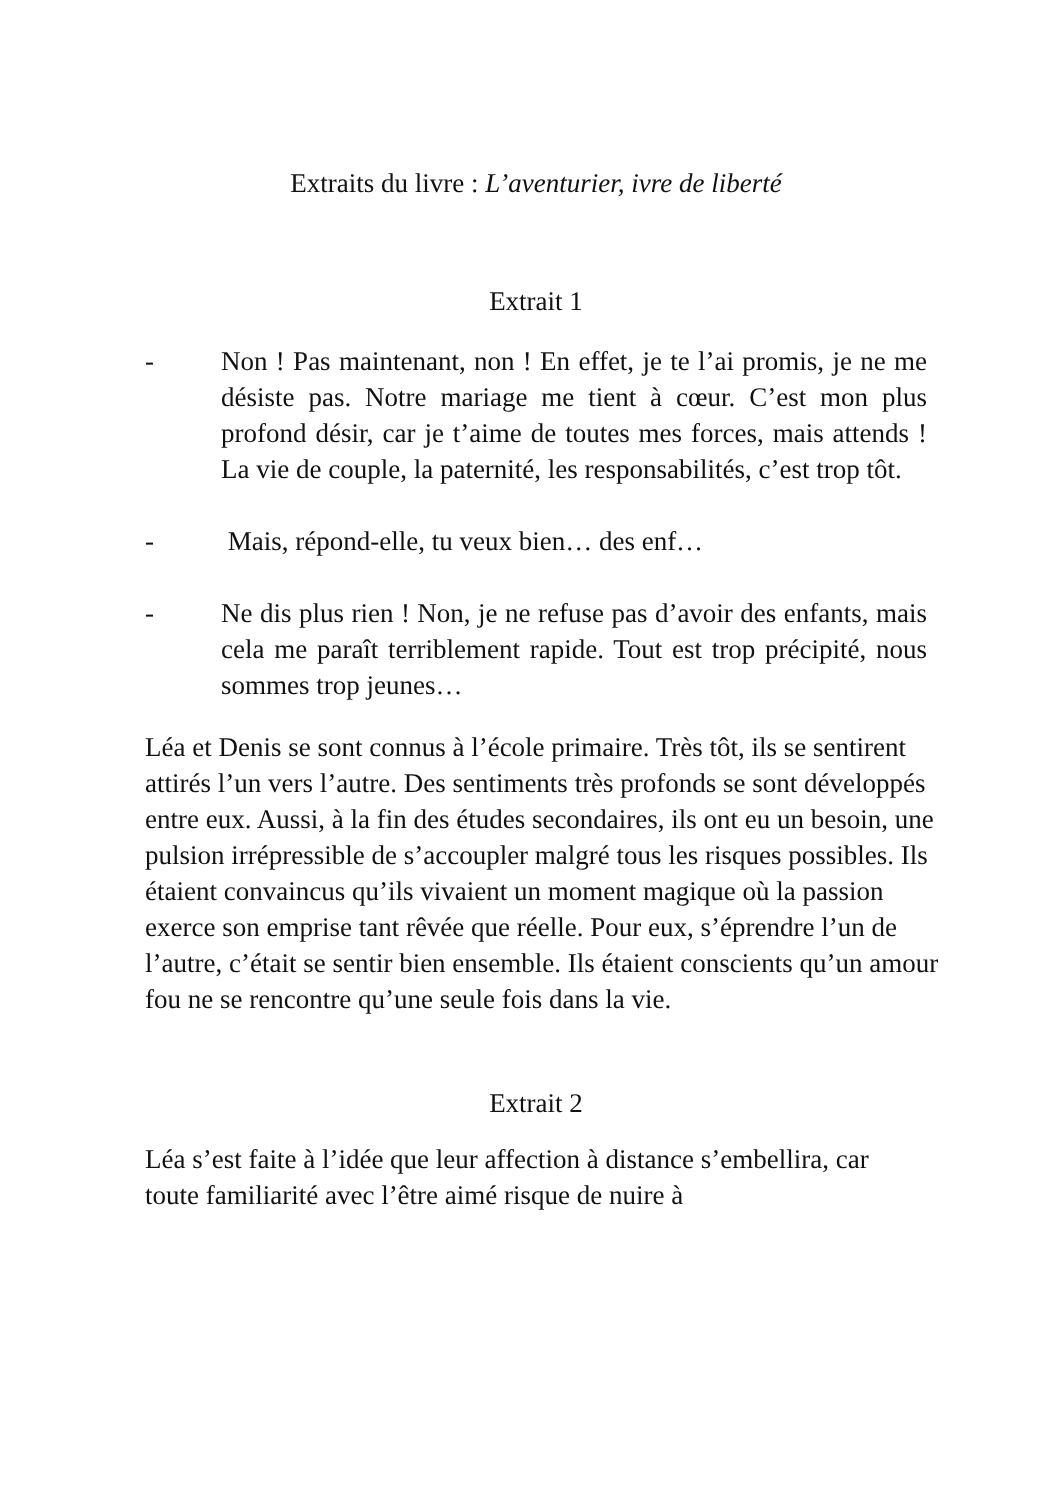Extraits du livre : L’aventurier, ivre de liberté
Extrait 1
- Non ! Pas maintenant, non ! En effet, je te l’ai promis, je ne me désiste pas. Notre mariage me tient à cœur. C’est mon plus profond désir, car je t’aime de toutes mes forces, mais attends ! La vie de couple, la paternité, les responsabilités, c’est trop tôt.
- Mais, répond-elle, tu veux bien… des enf…
- Ne dis plus rien ! Non, je ne refuse pas d’avoir des enfants, mais cela me paraît terriblement rapide. Tout est trop précipité, nous sommes trop jeunes…
Léa et Denis se sont connus à l’école primaire. Très tôt, ils se sentirent attirés l’un vers l’autre. Des sentiments très profonds se sont développés entre eux. Aussi, à la fin des études secondaires, ils ont eu un besoin, une pulsion irrépressible de s’accoupler malgré tous les risques possibles. Ils étaient convaincus qu’ils vivaient un moment magique où la passion exerce son emprise tant rêvée que réelle. Pour eux, s’éprendre l’un de l’autre, c’était se sentir bien ensemble. Ils étaient conscients qu’un amour fou ne se rencontre qu’une seule fois dans la vie.
Extrait 2
Léa s’est faite à l’idée que leur affection à distance s’embellira, car toute familiarité avec l’être aimé risque de nuire à